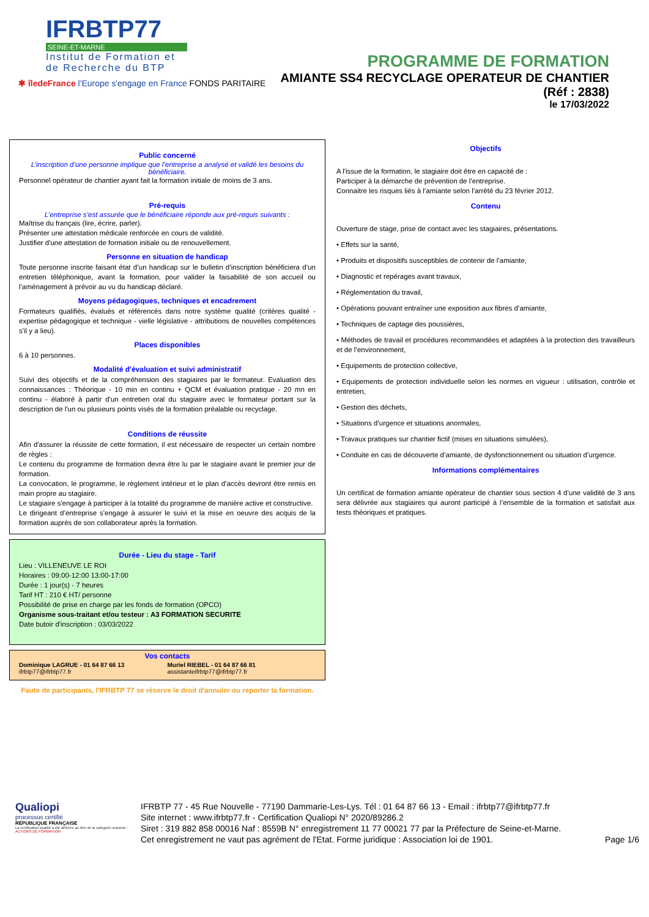IFRBTP77
SEINE-ET-MARNE
Institut de Formation et
de Recherche du BTP
✱ îledeFrance l'Europe s'engage en France FONDS PARITAIRE
PROGRAMME DE FORMATION
AMIANTE SS4 RECYCLAGE OPERATEUR DE CHANTIER
(Réf : 2838)
le 17/03/2022
Public concerné
L’inscription d’une personne implique que l’entreprise a analysé et validé les besoins du bénéficiaire.
Personnel opérateur de chantier ayant fait la formation initiale de moins de 3 ans.
Pré-requis
L’entreprise s’est assurée que le bénéficiaire réponde aux pré-requis suivants :
Maîtrise du français (lire, écrire, parler).
Présenter une attestation médicale renforcée en cours de validité.
Justifier d'une attestation de formation initiale ou de renouvellement.
Personne en situation de handicap
Toute personne inscrite faisant état d’un handicap sur le bulletin d’inscription bénéficiera d’un entretien téléphonique, avant la formation, pour valider la faisabilité de son accueil ou l’aménagement à prévoir au vu du handicap déclaré.
Moyens pédagogiques, techniques et encadrement
Formateurs qualifiés, évalués et référencés dans notre système qualité (critères qualité - expertise pédagogique et technique - vielle législative - attributions de nouvelles compétences s'il y a lieu).
Places disponibles
6 à 10 personnes.
Modalité d'évaluation et suivi administratif
Suivi des objectifs et de la compréhension des stagiaires par le formateur. Evaluation des connaissances : Théorique - 10 min en continu + QCM et évaluation pratique - 20 mn en continu - élaboré à partir d'un entretien oral du stagiaire avec le formateur portant sur la description de l'un ou plusieurs points visés de la formation préalable ou recyclage.
Conditions de réussite
Afin d'assurer la réussite de cette formation, il est nécessaire de respecter un certain nombre de règles :
Le contenu du programme de formation devra être lu par le stagiaire avant le premier jour de formation.
La convocation, le programme, le règlement intérieur et le plan d’accès devront être remis en main propre au stagiaire.
Le stagiaire s'engage à participer à la totalité du programme de manière active et constructive.
Le dirigeant d’entreprise s'engage à assurer le suivi et la mise en oeuvre des acquis de la formation auprès de son collaborateur après la formation.
Durée - Lieu du stage - Tarif
Lieu : VILLENEUVE LE ROI
Horaires : 09:00-12:00 13:00-17:00
Durée : 1 jour(s) - 7 heures
Tarif HT : 210 € HT/ personne
Possibilité de prise en charge par les fonds de formation (OPCO)
Organisme sous-traitant et/ou testeur : A3 FORMATION SECURITE
Date butoir d'inscription : 03/03/2022
Vos contacts
Dominique LAGRUE - 01 64 87 66 13
ifrbtp77@ifrbtp77.fr
Muriel RIEBEL - 01 64 87 66 81
assistanteifrbtp77@ifrbtp77.fr
Faute de participants, l'IFRBTP 77 se réserve le droit d'annuler ou reporter la formation.
Objectifs
A l'issue de la formation, le stagiaire doit être en capacité de :
Participer à la démarche de prévention de l’entreprise.
Connaitre les risques liés à l’amiante selon l’arrêté du 23 février 2012.
Contenu
Ouverture de stage, prise de contact avec les stagiaires, présentations.
• Effets sur la santé,
• Produits et dispositifs susceptibles de contenir de l’amiante,
• Diagnostic et repérages avant travaux,
• Réglementation du travail,
• Opérations pouvant entraîner une exposition aux fibres d’amiante,
• Techniques de captage des poussières,
• Méthodes de travail et procédures recommandées et adaptées à la protection des travailleurs et de l’environnement,
• Equipements de protection collective,
• Equipements de protection individuelle selon les normes en vigueur : utilisation, contrôle et entretien,
• Gestion des déchets,
• Situations d’urgence et situations anormales,
• Travaux pratiques sur chantier fictif (mises en situations simulées),
• Conduite en cas de découverte d’amiante, de dysfonctionnement ou situation d’urgence.
Informations complémentaires
Un certificat de formation amiante opérateur de chantier sous section 4 d’une validité de 3 ans sera délivrée aux stagiaires qui auront participé à l’ensemble de la formation et satisfait aux tests théoriques et pratiques.
Qualiopi
processus certifié
RÉPUBLIQUE FRANÇAISE
La certification qualité a été délivrée au titre de la catégorie suivante : ACTIONS DE FORMATION
IFRBTP 77 - 45 Rue Nouvelle - 77190 Dammarie-Les-Lys. Tél : 01 64 87 66 13 - Email : ifrbtp77@ifrbtp77.fr
Site internet : www.ifrbtp77.fr - Certification Qualiopi N° 2020/89286.2
Siret : 319 882 858 00016 Naf : 8559B N° enregistrement 11 77 00021 77 par la Préfecture de Seine-et-Marne.
Cet enregistrement ne vaut pas agrément de l'Etat. Forme juridique : Association loi de 1901. Page 1/6